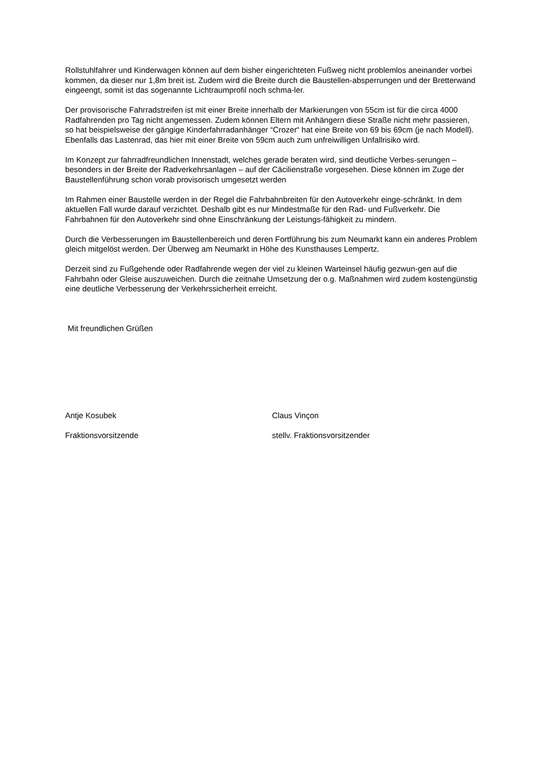Rollstuhlfahrer und Kinderwagen können auf dem bisher eingerichteten Fußweg nicht problemlos aneinander vorbei kommen, da dieser nur 1,8m breit ist. Zudem wird die Breite durch die Baustellen-absperrungen und der Bretterwand eingeengt, somit ist das sogenannte Lichtraumprofil noch schma-ler.
Der provisorische Fahrradstreifen ist mit einer Breite innerhalb der Markierungen von 55cm ist für die circa 4000 Radfahrenden pro Tag nicht angemessen. Zudem können Eltern mit Anhängern diese Straße nicht mehr passieren, so hat beispielsweise der gängige Kinderfahrradanhänger “Crozer“ hat eine Breite von 69 bis 69cm (je nach Modell). Ebenfalls das Lastenrad, das hier mit einer Breite von 59cm auch zum unfreiwilligen Unfallrisiko wird.
Im Konzept zur fahrradfreundlichen Innenstadt, welches gerade beraten wird, sind deutliche Verbes-serungen – besonders in der Breite der Radverkehrsanlagen – auf der Cäcilienstraße vorgesehen. Diese können im Zuge der Baustellenführung schon vorab provisorisch umgesetzt werden
Im Rahmen einer Baustelle werden in der Regel die Fahrbahnbreiten für den Autoverkehr einge-schränkt. In dem aktuellen Fall wurde darauf verzichtet. Deshalb gibt es nur Mindestmaße für den Rad- und Fußverkehr. Die Fahrbahnen für den Autoverkehr sind ohne Einschränkung der Leistungs-fähigkeit zu mindern.
Durch die Verbesserungen im Baustellenbereich und deren Fortführung bis zum Neumarkt kann ein anderes Problem gleich mitgelöst werden. Der Überweg am Neumarkt in Höhe des Kunsthauses Lempertz.
Derzeit sind zu Fußgehende oder Radfahrende wegen der viel zu kleinen Warteinsel häufig gezwun-gen auf die Fahrbahn oder Gleise auszuweichen. Durch die zeitnahe Umsetzung der o.g. Maßnahmen wird zudem kostengünstig eine deutliche Verbesserung der Verkehrssicherheit erreicht.
Mit freundlichen Grüßen
Antje Kosubek Claus Vinçon
Fraktionsvorsitzende stellv. Fraktionsvorsitzender